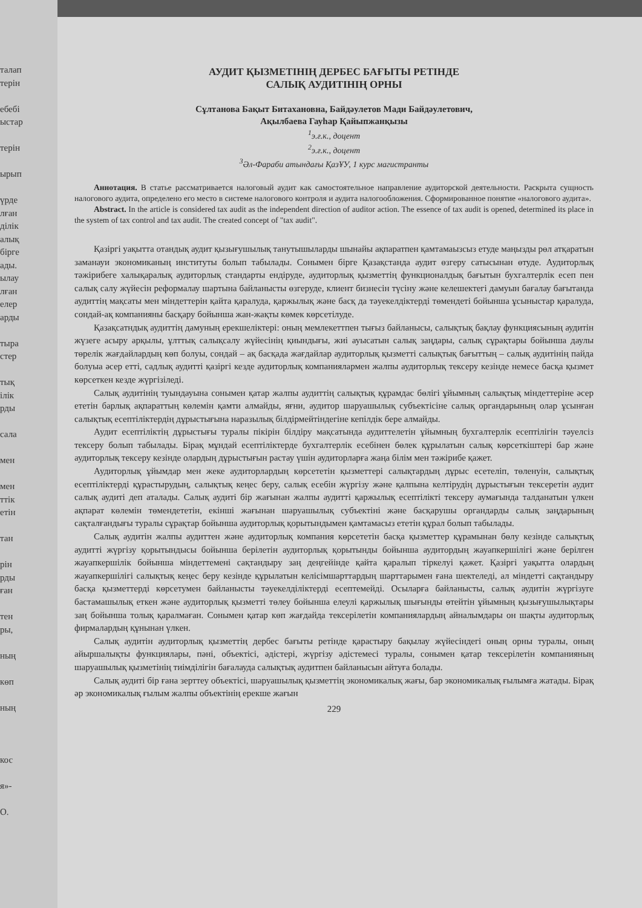талап
терін
ебебі
ыстар
терін
ырып
үрде
лған
ділік
алық
бірге
ады.
ылау
лған
елер
арды
тыра
стер
тық
ілік
рды
сала
мен
мен
ттік
етін
тан
рін
рды
ған
тен
ры,
ның
көп
ның
кос
я»-
О.
АУДИТ ҚЫЗМЕТІНІҢ ДЕРБЕС БАҒЫТЫ РЕТІНДЕ
САЛЫҚ АУДИТІНІҢ ОРНЫ
Сұлтанова Бақыт Битахановна, Байдәулетов Мади Байдәулетович,
Ақылбаева Гауһар Қайыпжанқызы
<sup>1</sup> э.ғ.к., доцент
<sup>2</sup> э.ғ.к., доцент
<sup>3</sup> Әл-Фараби атындағы ҚазҰУ, 1 курс магистранты
Аннотация. В статье рассматривается налоговый аудит как самостоятельное направление аудиторской деятельности. Раскрыта сущность налогового аудита, определено его место в системе налогового контроля и аудита налогообложения. Сформированное понятие «налогового аудита».
Abstract. In the article is considered tax audit as the independent direction of auditor action. The essence of tax audit is opened, determined its place in the system of tax control and tax audit. The created concept of "tax audit".
Қазіргі уақытта отандық аудит қызығушылық танутышыларды шынайы ақпаратпен қамтамаызсыз етуде маңызды рөл атқаратын заманауи экономиканың институты болып табылады. Сонымен бірге Қазақстанда аудит өзгеру сатысынан өтуде. Аудиторлық тәжірибеге халықаралық аудиторлық стандарты ендіруде, аудиторлық қызметтің функционалдық бағытын бухгалтерлік есеп пен салық салу жүйесін реформалау шартына байланысты өзгеруде, клиент бизнесін түсіну және келешектегі дамуын бағалау бағытанда аудиттің мақсаты мен міндеттерін қайта қаралуда, қаржылық және басқ да тәуекелдіктерді төмендеті бойынша ұсыныстар қаралуда, сондай-ақ компанияны басқару бойынша жан-жақты көмек көрсетілуде.
Қазақсатндық аудиттің дамуның ерекшеліктері: оның мемлекеттпен тығыз байланысы, салықтық бақлау функциясының аудитін жүзеге асыру арқылы, ұлттық салықсалу жүйесінің қиындығы, жиі ауысатын салық заңдары, салық сұрақтары бойынша даулы төрелік жағдайлардың көп болуы, сондай – ақ басқада жағдайлар аудиторлық қызметті салықтық бағыттың – салық аудитінің пайда болуыа әсер етті, садлық аудитті қазіргі кезде аудиторлық компаниялармен жалпы аудиторлық тексеру кезінде немесе басқа қызмет көрсеткен кезде жүргізіледі.
Салық аудитінің туындауына сонымен қатар жалпы аудиттің салықтық құрамдас бөлігі ұйымның салықтық міндеттеріне әсер ететін барлық ақпараттың көлемін қамти алмайды, яғни, аудитор шаруашылық субъектісіне салық органдарының олар ұсынған салықтық есептіліктердің дұрыстығына наразылық білдірмейтіндегіне кепілдік бере алмайды.
Аудит есептіліктің дұрыстығы туралы пікірін білдіру мақсатында аудиттелетін ұйымның бухгалтерлік есептілігін тәуелсіз тексеру болып табылады. Бірақ мұндай есептіліктерде бухгалтерлік есебінен бөлек құрылатын салық көрсеткіштері бар және аудиторлық тексеру кезінде олардың дұрыстығын растау үшін аудиторларға жаңа білім мен тәжірибе қажет.
Аудиторлық ұйымдар мен жеке аудиторлардың көрсететін қызметтері салықтардың дұрыс есетеліп, төленуін, салықтық есептіліктерді құрастырудың, салықтық кеңес беру, салық есебін жүргізу және қалпына келтірудің дұрыстығын тексеретін аудит салық аудиті деп аталады. Салық аудиті бір жағынан жалпы аудитті қаржылық есептілікті тексеру аумағында талданатын үлкен ақпарат көлемін төмендететін, екінші жағынан шаруашылық субъектіні және басқарушы органдарды салық заңдарының сақталғандығы туралы сұрақтар бойынша аудиторлық қорытындымен қамтамасыз ететін құрал болып табылады.
Салық аудитін жалпы аудиттен және аудиторлық компания көрсететін басқа қызметтер құрамынан бөлу кезінде салықтық аудитті жүргізу қорытындысы бойынша берілетін аудиторлық қорытынды бойынша аудитордың жауапкершілігі және берілген жауапкершілік бойынша міндеттемені сақтандыру заң деңгейінде қайта қаралып тіркелуі қажет. Қазіргі уақытта олардың жауапкершілігі салықтық кеңес беру кезінде құрылатын келісімшарттардың шарттарымен ғана шектеледі, ал міндетті сақтандыру басқа қызметтерді көрсетумен байланысты тәуекелділіктерді есептемейді. Осыларға байланысты, салық аудитін жүргізуге бастамашылық еткен және аудиторлық қызметті төлеу бойынша елеулі қаржылық шығынды өтейтін ұйымның қызығушылықтары заң бойынша толық қаралмаған. Сонымен қатар көп жағдайда тексерілетін компаниялардың айналымдары он шақты аудиторлық фирмалардың құнынан үлкен.
Салық аудитін аудиторлық қызметтің дербес бағыты ретінде қарастыру бақылау жүйесіндегі оның орны туралы, оның айыршалықты функциялары, пәні, объектісі, әдістері, жүргізу әдістемесі туралы, сонымен қатар тексерілетін компанияның шаруашылық қызметінің тиімділігін бағалауда салықтық аудитпен байланысын айтуға болады.
Салық аудиті бір ғана зерттеу объектісі, шаруашылық қызметтің экономикалық жағы, бар экономикалық ғылымға жатады. Бірақ әр экономикалық ғылым жалпы объектінің ерекше жағын
229